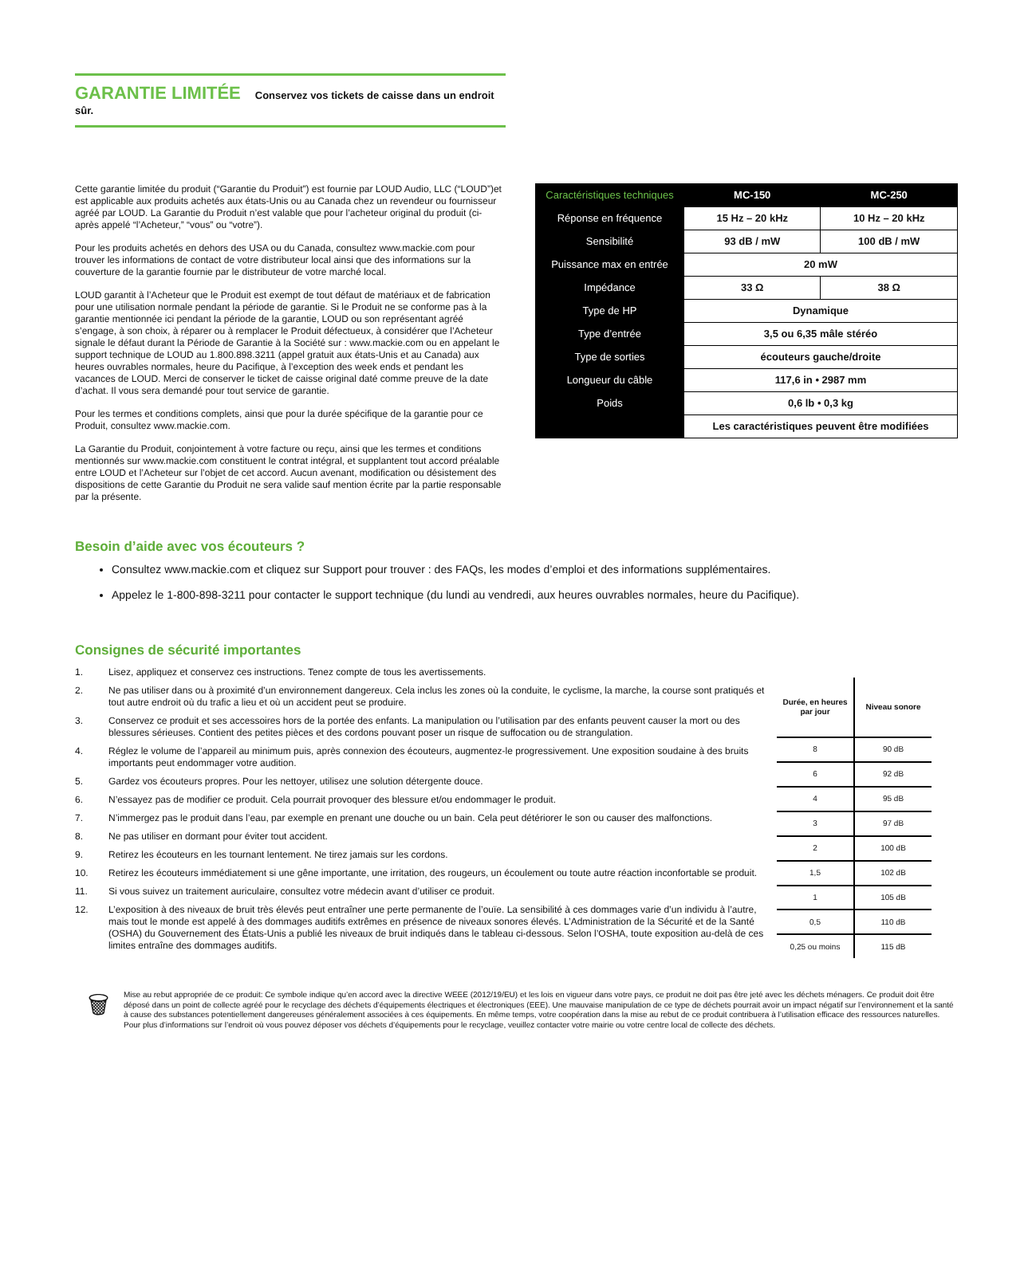GARANTIE LIMITÉE Conservez vos tickets de caisse dans un endroit sûr.
Cette garantie limitée du produit (“Garantie du Produit”) est fournie par LOUD Audio, LLC (“LOUD”)et est applicable aux produits achetés aux états-Unis ou au Canada chez un revendeur ou fournisseur agréé par LOUD. La Garantie du Produit n’est valable que pour l’acheteur original du produit (ci-après appelé “l’Acheteur,” “vous” ou “votre”).
Pour les produits achetés en dehors des USA ou du Canada, consultez www.mackie.com pour trouver les informations de contact de votre distributeur local ainsi que des informations sur la couverture de la garantie fournie par le distributeur de votre marché local.
LOUD garantit à l’Acheteur que le Produit est exempt de tout défaut de matériaux et de fabrication pour une utilisation normale pendant la période de garantie. Si le Produit ne se conforme pas à la garantie mentionnée ici pendant la période de la garantie, LOUD ou son représentant agréé s’engage, à son choix, à réparer ou à remplacer le Produit défectueux, à considérer que l’Acheteur signale le défaut durant la Période de Garantie à la Société sur : www.mackie.com ou en appelant le support technique de LOUD au 1.800.898.3211 (appel gratuit aux états-Unis et au Canada) aux heures ouvrables normales, heure du Pacifique, à l’exception des week ends et pendant les vacances de LOUD. Merci de conserver le ticket de caisse original daté comme preuve de la date d’achat. Il vous sera demandé pour tout service de garantie.
Pour les termes et conditions complets, ainsi que pour la durée spécifique de la garantie pour ce Produit, consultez www.mackie.com.
La Garantie du Produit, conjointement à votre facture ou reçu, ainsi que les termes et conditions mentionnés sur www.mackie.com constituent le contrat intégral, et supplantent tout accord préalable entre LOUD et l’Acheteur sur l’objet de cet accord. Aucun avenant, modification ou désistement des dispositions de cette Garantie du Produit ne sera valide sauf mention écrite par la partie responsable par la présente.
| Caractéristiques techniques | MC-150 | MC-250 |
| Réponse en fréquence | 15 Hz – 20 kHz | 10 Hz – 20 kHz |
| Sensibilité | 93 dB / mW | 100 dB / mW |
| Puissance max en entrée | 20 mW | |
| Impédance | 33 Ω | 38 Ω |
| Type de HP | Dynamique | |
| Type d’entrée | 3,5 ou 6,35 mâle stéréo | |
| Type de sorties | écouteurs gauche/droite | |
| Longueur du câble | 117,6 in • 2987 mm | |
| Poids | 0,6 lb • 0,3 kg | |
| | Les caractéristiques peuvent être modifiées | |
Besoin d’aide avec vos écouteurs ?
Consultez www.mackie.com et cliquez sur Support pour trouver : des FAQs, les modes d’emploi et des informations supplémentaires.
Appelez le 1-800-898-3211 pour contacter le support technique (du lundi au vendredi, aux heures ouvrables normales, heure du Pacifique).
Consignes de sécurité importantes
1. Lisez, appliquez et conservez ces instructions. Tenez compte de tous les avertissements.
2. Ne pas utiliser dans ou à proximité d’un environnement dangereux. Cela inclus les zones où la conduite, le cyclisme, la marche, la course sont pratiqués et tout autre endroit où du trafic a lieu et où un accident peut se produire.
3. Conservez ce produit et ses accessoires hors de la portée des enfants. La manipulation ou l’utilisation par des enfants peuvent causer la mort ou des blessures sérieuses. Contient des petites pièces et des cordons pouvant poser un risque de suffocation ou de strangulation.
4. Réglez le volume de l’appareil au minimum puis, après connexion des écouteurs, augmentez-le progressivement. Une exposition soudaine à des bruits importants peut endommager votre audition.
5. Gardez vos écouteurs propres. Pour les nettoyer, utilisez une solution détergente douce.
6. N’essayez pas de modifier ce produit. Cela pourrait provoquer des blessure et/ou endommager le produit.
7. N’immergez pas le produit dans l’eau, par exemple en prenant une douche ou un bain. Cela peut détériorer le son ou causer des malfonctions.
8. Ne pas utiliser en dormant pour éviter tout accident.
9. Retirez les écouteurs en les tournant lentement. Ne tirez jamais sur les cordons.
10. Retirez les écouteurs immédiatement si une gêne importante, une irritation, des rougeurs, un écoulement ou toute autre réaction inconfortable se produit.
11. Si vous suivez un traitement auriculaire, consultez votre médecin avant d’utiliser ce produit.
12. L’exposition à des niveaux de bruit très élevés peut entraîner une perte permanente de l’ouïe. La sensibilité à ces dommages varie d’un individu à l’autre, mais tout le monde est appelé à des dommages auditifs extrêmes en présence de niveaux sonores élevés. L’Administration de la Sécurité et de la Santé (OSHA) du Gouvernement des États-Unis a publié les niveaux de bruit indiqués dans le tableau ci-dessous. Selon l’OSHA, toute exposition au-delà de ces limites entraîne des dommages auditifs.
| Durée, en heures par jour | Niveau sonore |
| 8 | 90 dB |
| 6 | 92 dB |
| 4 | 95 dB |
| 3 | 97 dB |
| 2 | 100 dB |
| 1,5 | 102 dB |
| 1 | 105 dB |
| 0,5 | 110 dB |
| 0,25 ou moins | 115 dB |
🗑
Mise au rebut appropriée de ce produit: Ce symbole indique qu’en accord avec la directive WEEE (2012/19/EU) et les lois en vigueur dans votre pays, ce produit ne doit pas être jeté avec les déchets ménagers. Ce produit doit être déposé dans un point de collecte agréé pour le recyclage des déchets d’équipements électriques et électroniques (EEE). Une mauvaise manipulation de ce type de déchets pourrait avoir un impact négatif sur l’environnement et la santé à cause des substances potentiellement dangereuses généralement associées à ces équipements. En même temps, votre coopération dans la mise au rebut de ce produit contribuera à l’utilisation efficace des ressources naturelles. Pour plus d’informations sur l’endroit où vous pouvez déposer vos déchets d’équipements pour le recyclage, veuillez contacter votre mairie ou votre centre local de collecte des déchets.